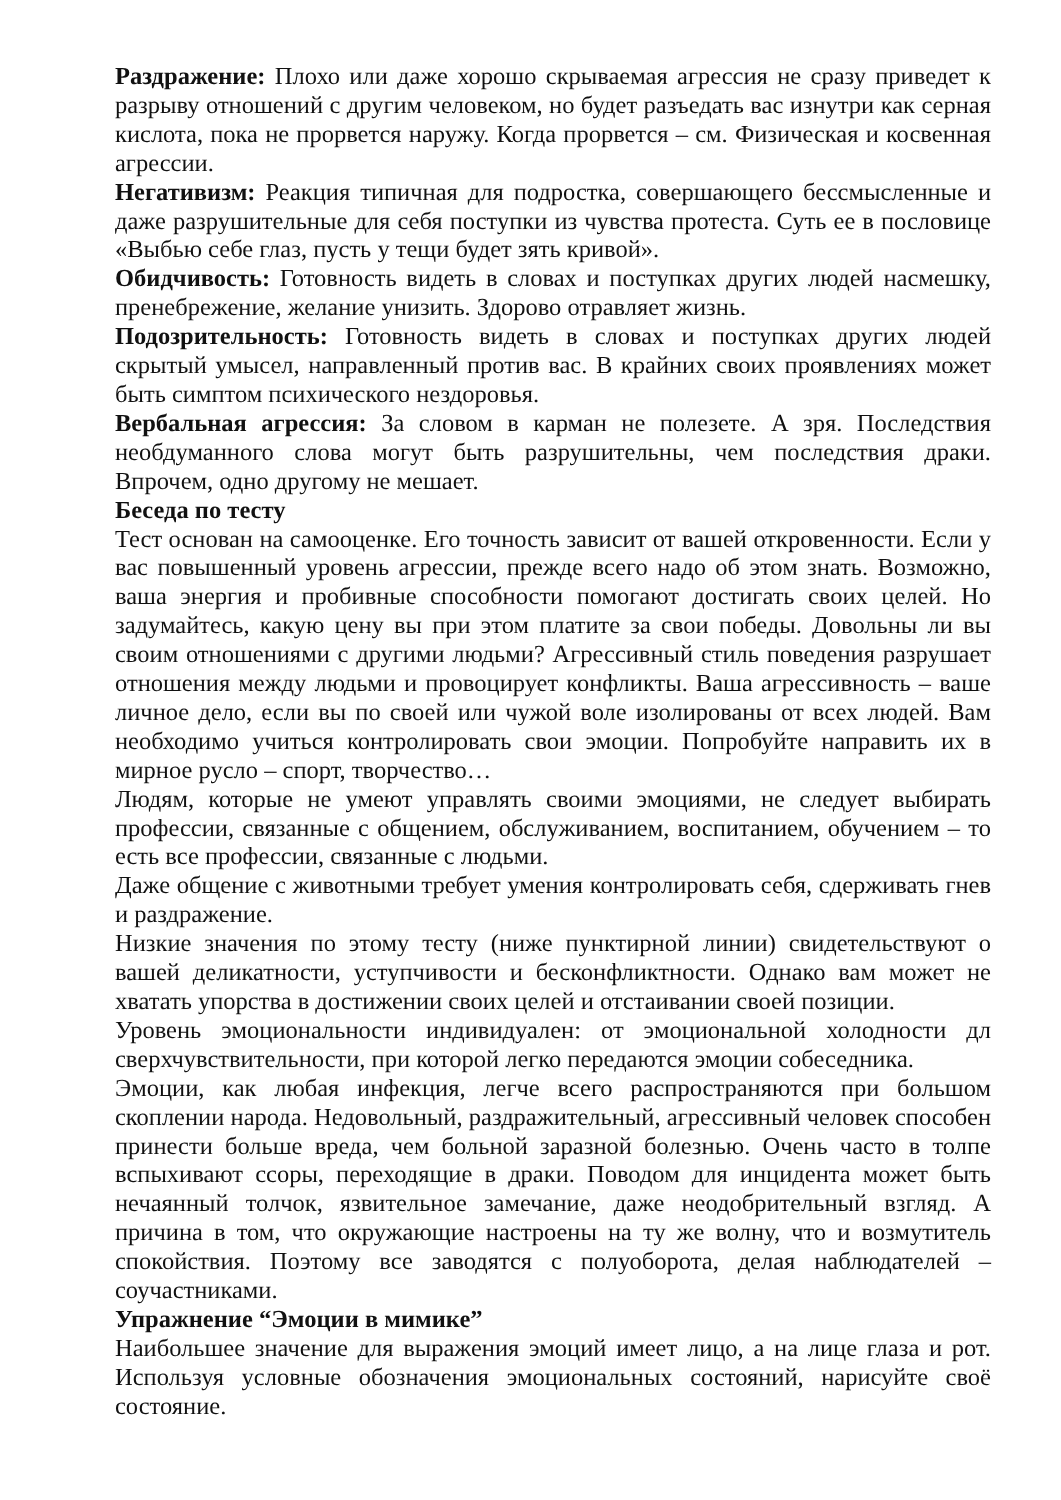Раздражение: Плохо или даже хорошо скрываемая агрессия не сразу приведет к разрыву отношений с другим человеком, но будет разъедать вас изнутри как серная кислота, пока не прорвется наружу. Когда прорвется – см. Физическая и косвенная агрессии.
Негативизм: Реакция типичная для подростка, совершающего бессмысленные и даже разрушительные для себя поступки из чувства протеста. Суть ее в пословице «Выбью себе глаз, пусть у тещи будет зять кривой».
Обидчивость: Готовность видеть в словах и поступках других людей насмешку, пренебрежение, желание унизить. Здорово отравляет жизнь.
Подозрительность: Готовность видеть в словах и поступках других людей скрытый умысел, направленный против вас. В крайних своих проявлениях может быть симптом психического нездоровья.
Вербальная агрессия: За словом в карман не полезете. А зря. Последствия необдуманного слова могут быть разрушительны, чем последствия драки. Впрочем, одно другому не мешает.
Беседа по тесту
Тест основан на самооценке. Его точность зависит от вашей откровенности. Если у вас повышенный уровень агрессии, прежде всего надо об этом знать. Возможно, ваша энергия и пробивные способности помогают достигать своих целей. Но задумайтесь, какую цену вы при этом платите за свои победы. Довольны ли вы своим отношениями с другими людьми? Агрессивный стиль поведения разрушает отношения между людьми и провоцирует конфликты. Ваша агрессивность – ваше личное дело, если вы по своей или чужой воле изолированы от всех людей. Вам необходимо учиться контролировать свои эмоции. Попробуйте направить их в мирное русло – спорт, творчество…
Людям, которые не умеют управлять своими эмоциями, не следует выбирать профессии, связанные с общением, обслуживанием, воспитанием, обучением – то есть все профессии, связанные с людьми.
Даже общение с животными требует умения контролировать себя, сдерживать гнев и раздражение.
Низкие значения по этому тесту (ниже пунктирной линии) свидетельствуют о вашей деликатности, уступчивости и бесконфликтности. Однако вам может не хватать упорства в достижении своих целей и отстаивании своей позиции.
Уровень эмоциональности индивидуален: от эмоциональной холодности дл сверхчувствительности, при которой легко передаются эмоции собеседника.
Эмоции, как любая инфекция, легче всего распространяются при большом скоплении народа. Недовольный, раздражительный, агрессивный человек способен принести больше вреда, чем больной заразной болезнью. Очень часто в толпе вспыхивают ссоры, переходящие в драки. Поводом для инцидента может быть нечаянный толчок, язвительное замечание, даже неодобрительный взгляд. А причина в том, что окружающие настроены на ту же волну, что и возмутитель спокойствия. Поэтому все заводятся с полуоборота, делая наблюдателей – соучастниками.
Упражнение “Эмоции в мимике”
Наибольшее значение для выражения эмоций имеет лицо, а на лице глаза и рот. Используя условные обозначения эмоциональных состояний, нарисуйте своё состояние.